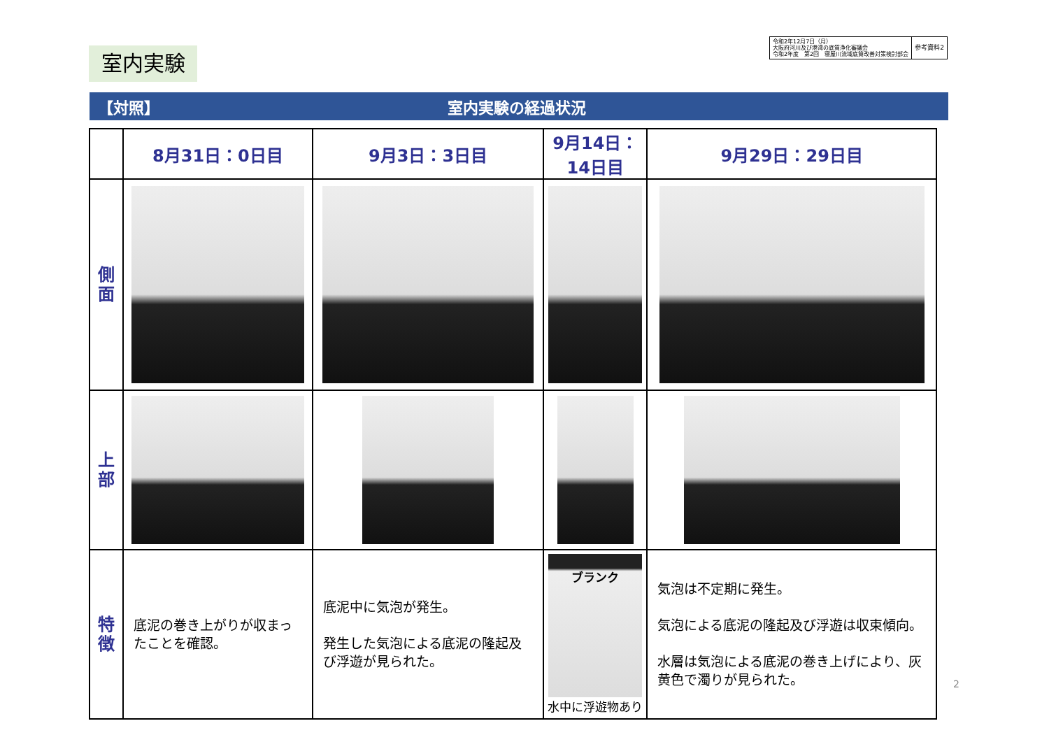室内実験
令和2年12月7日（月）
大阪府河川及び港湾の底質浄化審議会
令和2年度　第2回　寝屋川流域底質改善対策検討部会
参考資料2
【対照】 室内実験の経過状況
| | 8月31日：0日目 | 9月3日：3日目 | 9月14日：14日目 | 9月29日：29日目 |
| 側 面 | | | | |
| 上 部 | | | | |
| 特 徴 | 底泥の巻き上がりが収まったことを確認。 | 底泥中に気泡が発生。 発生した気泡による底泥の隆起及び浮遊が見られた。 | ブランク 水中に浮遊物あり | 気泡は不定期に発生。 気泡による底泥の隆起及び浮遊は収束傾向。 水層は気泡による底泥の巻き上げにより、灰黄色で濁りが見られた。 |
2